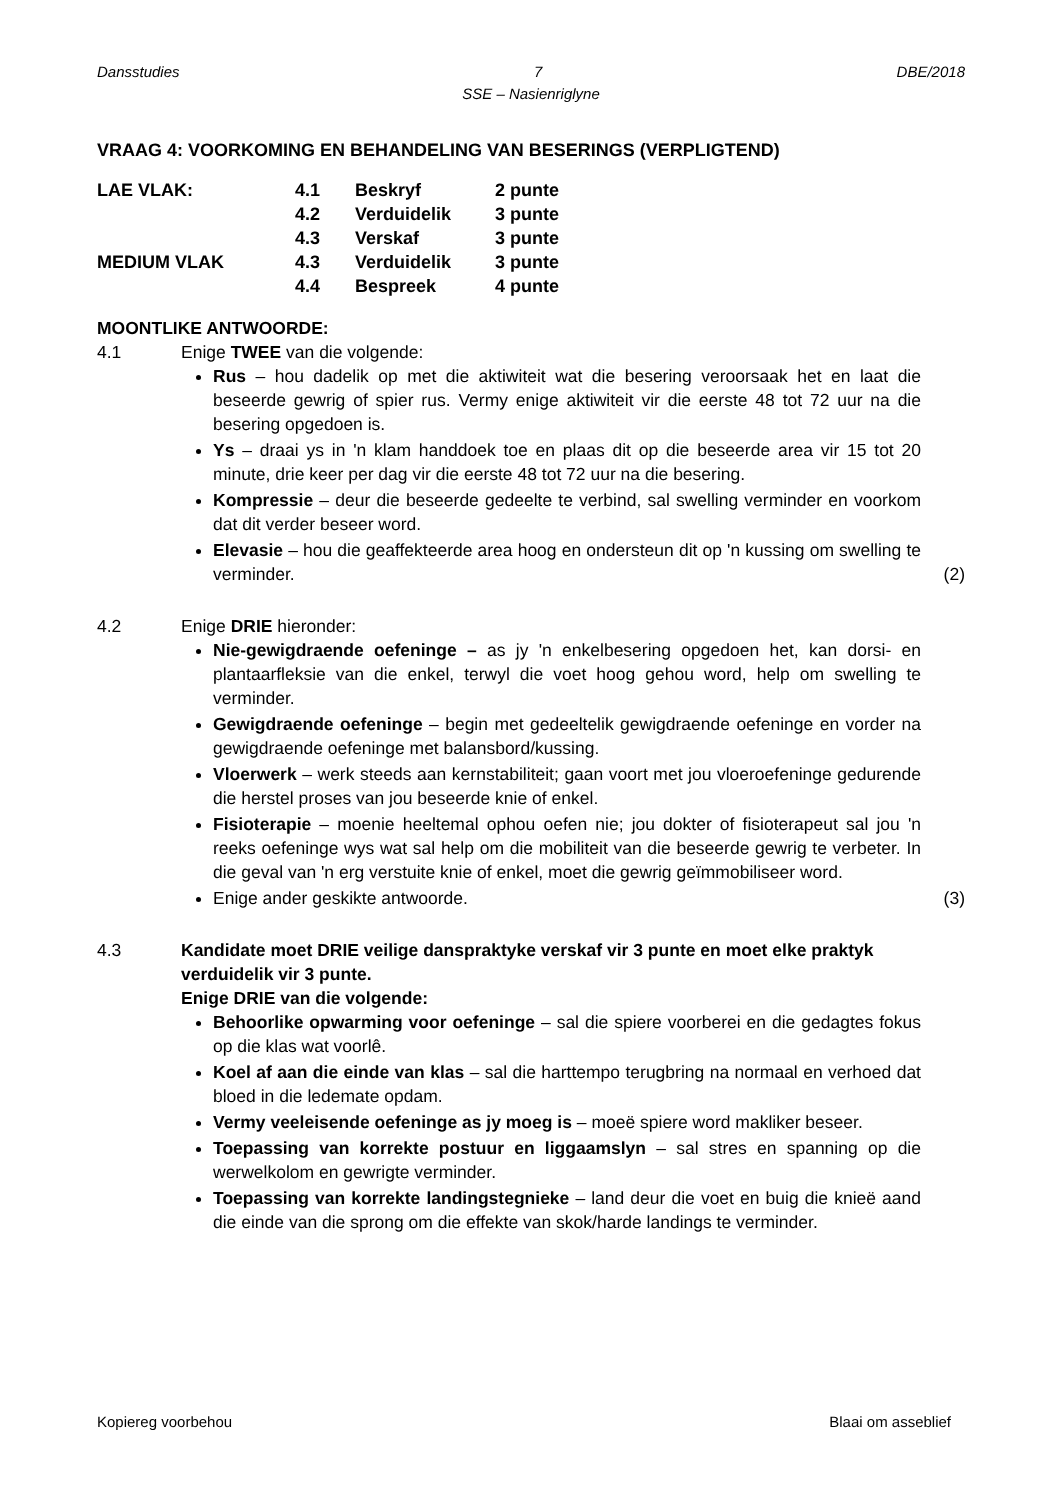Dansstudies 7 DBE/2018
SSE – Nasienriglyne
VRAAG 4: VOORKOMING EN BEHANDELING VAN BESERINGS (VERPLIGTEND)
| LAE VLAK: | 4.1 | Beskryf | 2 punte |
| | 4.2 | Verduidelik | 3 punte |
| | 4.3 | Verskaf | 3 punte |
| MEDIUM VLAK | 4.3 | Verduidelik | 3 punte |
| | 4.4 | Bespreek | 4 punte |
MOONTLIKE ANTWOORDE:
4.1 Enige TWEE van die volgende:
Rus – hou dadelik op met die aktiwiteit wat die besering veroorsaak het en laat die beseerde gewrig of spier rus. Vermy enige aktiwiteit vir die eerste 48 tot 72 uur na die besering opgedoen is.
Ys – draai ys in 'n klam handdoek toe en plaas dit op die beseerde area vir 15 tot 20 minute, drie keer per dag vir die eerste 48 tot 72 uur na die besering.
Kompressie – deur die beseerde gedeelte te verbind, sal swelling verminder en voorkom dat dit verder beseer word.
Elevasie – hou die geaffekteerde area hoog en ondersteun dit op 'n kussing om swelling te verminder. (2)
4.2 Enige DRIE hieronder:
Nie-gewigdraende oefeninge – as jy 'n enkelbesering opgedoen het, kan dorsi- en plantaarfleksie van die enkel, terwyl die voet hoog gehou word, help om swelling te verminder.
Gewigdraende oefeninge – begin met gedeeltelik gewigdraende oefeninge en vorder na gewigdraende oefeninge met balansbord/kussing.
Vloerwerk – werk steeds aan kernstabiliteit; gaan voort met jou vloeroefeninge gedurende die herstel proses van jou beseerde knie of enkel.
Fisioterapie – moenie heeltemal ophou oefen nie; jou dokter of fisioterapeut sal jou 'n reeks oefeninge wys wat sal help om die mobiliteit van die beseerde gewrig te verbeter. In die geval van 'n erg verstuite knie of enkel, moet die gewrig geïmmobiliseer word.
Enige ander geskikte antwoorde. (3)
4.3 Kandidate moet DRIE veilige danspraktyke verskaf vir 3 punte en moet elke praktyk verduidelik vir 3 punte.
Enige DRIE van die volgende:
Behoorlike opwarming voor oefeninge – sal die spiere voorberei en die gedagtes fokus op die klas wat voorlê.
Koel af aan die einde van klas – sal die harttempo terugbring na normaal en verhoed dat bloed in die ledemate opdam.
Vermy veeleisende oefeninge as jy moeg is – moeë spiere word makliker beseer.
Toepassing van korrekte postuur en liggaamslyn – sal stres en spanning op die werwelkolom en gewrigte verminder.
Toepassing van korrekte landingstegnieke – land deur die voet en buig die knieë aand die einde van die sprong om die effekte van skok/harde landings te verminder.
Kopiereg voorbehou Blaai om asseblief